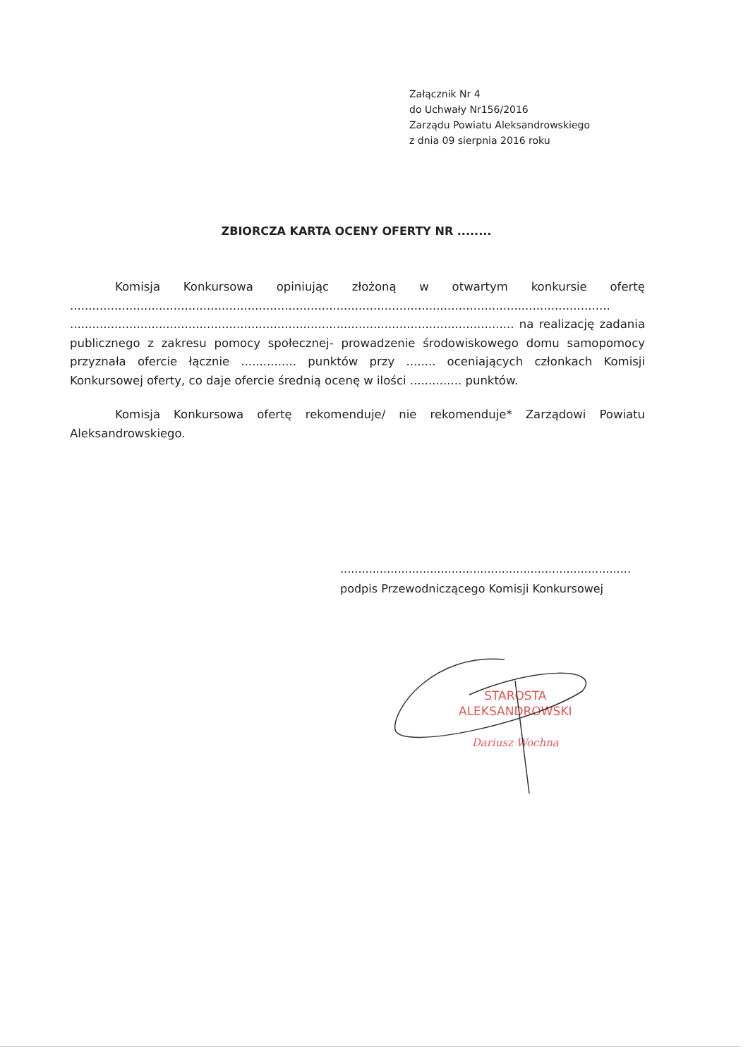Załącznik Nr 4
do Uchwały Nr156/2016
Zarządu Powiatu Aleksandrowskiego
z dnia 09 sierpnia 2016 roku
ZBIORCZA KARTA OCENY OFERTY NR ........
Komisja Konkursowa opiniując złożoną w otwartym konkursie ofertę .................................................................................................................................................. ........................................................................................................................ na realizację zadania publicznego z zakresu pomocy społecznej- prowadzenie środowiskowego domu samopomocy przyznała ofercie łącznie ............... punktów przy ........ oceniających członkach Komisji Konkursowej oferty, co daje ofercie średnią ocenę w ilości .............. punktów.
Komisja Konkursowa ofertę rekomenduje/ nie rekomenduje* Zarządowi Powiatu Aleksandrowskiego.
.................................................................................
podpis Przewodniczącego Komisji Konkursowej
STAROSTA
ALEKSANDROWSKI
Dariusz Wochna